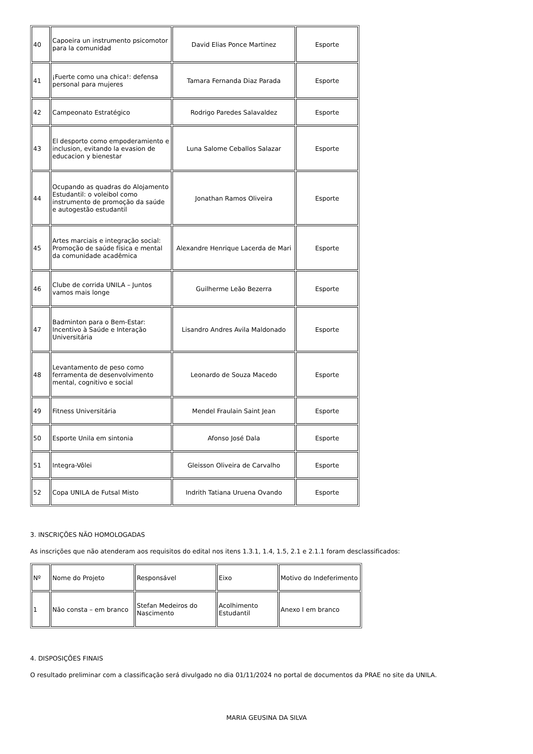| 40 | Capoeira un instrumento psicomotor para la comunidad | David Elias Ponce Martinez | Esporte |
| 41 | ¡Fuerte como una chica!: defensa personal para mujeres | Tamara Fernanda Diaz Parada | Esporte |
| 42 | Campeonato Estratégico | Rodrigo Paredes Salavaldez | Esporte |
| 43 | El desporto como empoderamiento e inclusion, evitando la evasion de educacion y bienestar | Luna Salome Ceballos Salazar | Esporte |
| 44 | Ocupando as quadras do Alojamento Estudantil: o voleibol como instrumento de promoção da saúde e autogestão estudantil | Jonathan Ramos Oliveira | Esporte |
| 45 | Artes marciais e integração social: Promoção de saúde física e mental da comunidade acadêmica | Alexandre Henrique Lacerda de Mari | Esporte |
| 46 | Clube de corrida UNILA – Juntos vamos mais longe | Guilherme Leão Bezerra | Esporte |
| 47 | Badminton para o Bem-Estar: Incentivo à Saúde e Interação Universitária | Lisandro Andres Avila Maldonado | Esporte |
| 48 | Levantamento de peso como ferramenta de desenvolvimento mental, cognitivo e social | Leonardo de Souza Macedo | Esporte |
| 49 | Fitness Universitária | Mendel Fraulain Saint Jean | Esporte |
| 50 | Esporte Unila em sintonia | Afonso José Dala | Esporte |
| 51 | Integra-Vôlei | Gleisson Oliveira de Carvalho | Esporte |
| 52 | Copa UNILA de Futsal Misto | Indrith Tatiana Uruena Ovando | Esporte |
3. INSCRIÇÕES NÃO HOMOLOGADAS
As inscrições que não atenderam aos requisitos do edital nos itens 1.3.1, 1.4, 1.5, 2.1 e 2.1.1 foram desclassificados:
| Nº | Nome do Projeto | Responsável | Eixo | Motivo do Indeferimento |
| 1 | Não consta – em branco | Stefan Medeiros do Nascimento | Acolhimento Estudantil | Anexo I em branco |
4. DISPOSIÇÕES FINAIS
O resultado preliminar com a classificação será divulgado no dia 01/11/2024 no portal de documentos da PRAE no site da UNILA.
MARIA GEUSINA DA SILVA